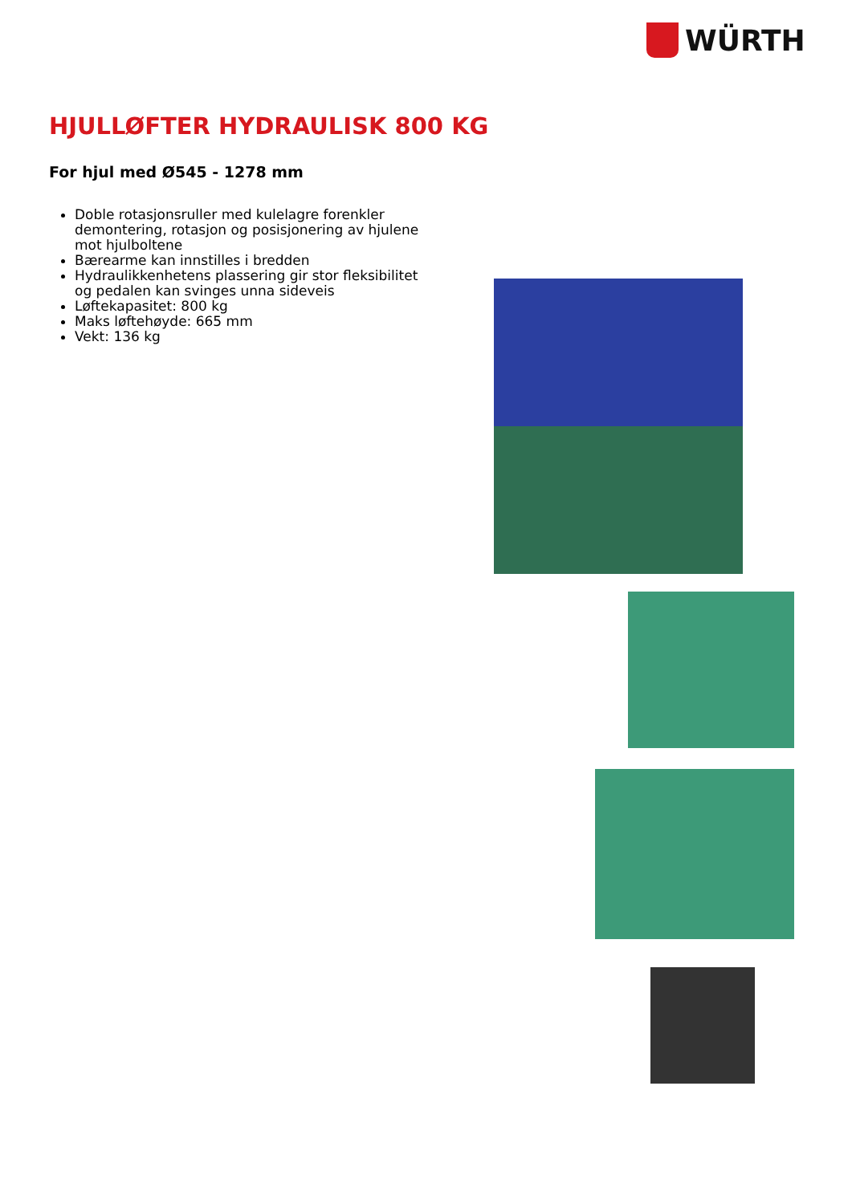WÜRTH
HJULLØFTER HYDRAULISK 800 KG
For hjul med Ø545 - 1278 mm
Doble rotasjonsruller med kulelagre forenkler demontering, rotasjon og posisjonering av hjulene mot hjulboltene
Bærearme kan innstilles i bredden
Hydraulikkenhetens plassering gir stor fleksibilitet og pedalen kan svinges unna sideveis
Løftekapasitet: 800 kg
Maks løftehøyde: 665 mm
Vekt: 136 kg